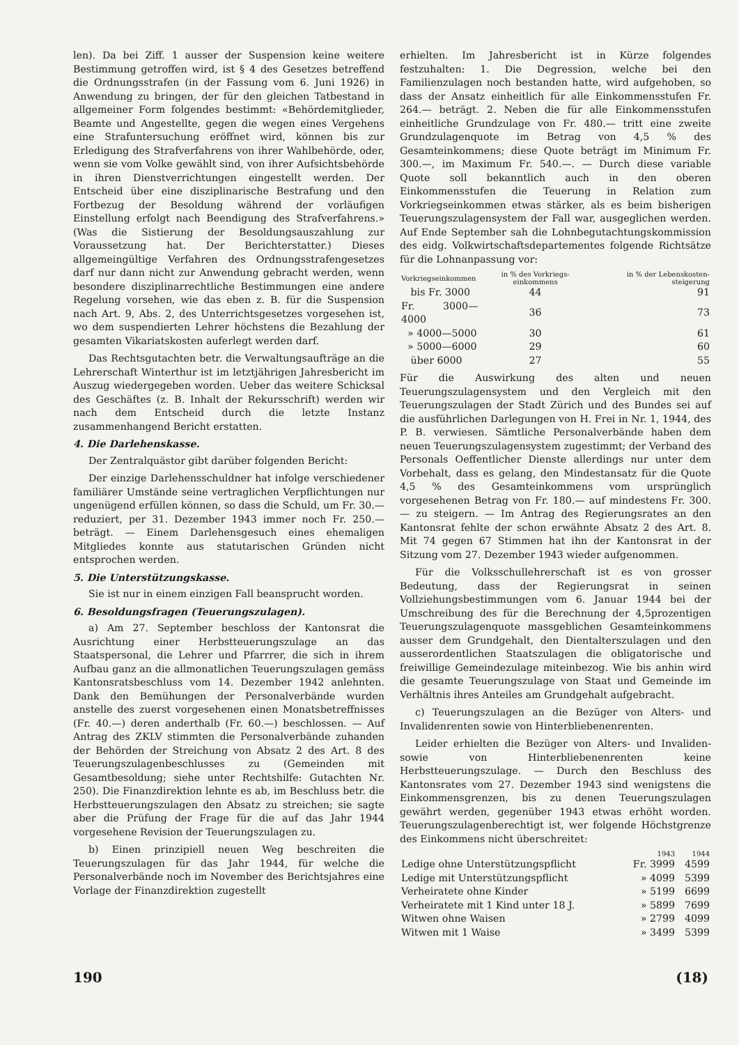len). Da bei Ziff. 1 ausser der Suspension keine weitere Bestimmung getroffen wird, ist § 4 des Gesetzes betreffend die Ordnungsstrafen (in der Fassung vom 6. Juni 1926) in Anwendung zu bringen, der für den gleichen Tatbestand in allgemeiner Form folgendes bestimmt: «Behördemitglieder, Beamte und Angestellte, gegen die wegen eines Vergehens eine Strafuntersuchung eröffnet wird, können bis zur Erledigung des Strafverfahrens von ihrer Wahlbehörde, oder, wenn sie vom Volke gewählt sind, von ihrer Aufsichtsbehörde in ihren Dienstverrichtungen eingestellt werden. Der Entscheid über eine disziplinarische Bestrafung und den Fortbezug der Besoldung während der vorläufigen Einstellung erfolgt nach Beendigung des Strafverfahrens.» (Was die Sistierung der Besoldungsauszahlung zur Voraussetzung hat. Der Berichterstatter.) Dieses allgemeingültige Verfahren des Ordnungsstrafengesetzes darf nur dann nicht zur Anwendung gebracht werden, wenn besondere disziplinarrechtliche Bestimmungen eine andere Regelung vorsehen, wie das eben z. B. für die Suspension nach Art. 9, Abs. 2, des Unterrichtsgesetzes vorgesehen ist, wo dem suspendierten Lehrer höchstens die Bezahlung der gesamten Vikariatskosten auferlegt werden darf.
Das Rechtsgutachten betr. die Verwaltungsaufträge an die Lehrerschaft Winterthur ist im letztjährigen Jahresbericht im Auszug wiedergegeben worden. Ueber das weitere Schicksal des Geschäftes (z. B. Inhalt der Rekursschrift) werden wir nach dem Entscheid durch die letzte Instanz zusammenhangend Bericht erstatten.
4. Die Darlehenskasse.
Der Zentralquästor gibt darüber folgenden Bericht:
Der einzige Darlehensschuldner hat infolge verschiedener familiärer Umstände seine vertraglichen Verpflichtungen nur ungenügend erfüllen können, so dass die Schuld, um Fr. 30.— reduziert, per 31. Dezember 1943 immer noch Fr. 250.— beträgt. — Einem Darlehensgesuch eines ehemaligen Mitgliedes konnte aus statutarischen Gründen nicht entsprochen werden.
5. Die Unterstützungskasse.
Sie ist nur in einem einzigen Fall beansprucht worden.
6. Besoldungsfragen (Teuerungszulagen).
a) Am 27. September beschloss der Kantonsrat die Ausrichtung einer Herbstteuerungszulage an das Staatspersonal, die Lehrer und Pfarrrer, die sich in ihrem Aufbau ganz an die allmonatlichen Teuerungszulagen gemäss Kantonsratsbeschluss vom 14. Dezember 1942 anlehnten. Dank den Bemühungen der Personalverbände wurden anstelle des zuerst vorgesehenen einen Monatsbetreffnisses (Fr. 40.—) deren anderthalb (Fr. 60.—) beschlossen. — Auf Antrag des ZKLV stimmten die Personalverbände zuhanden der Behörden der Streichung von Absatz 2 des Art. 8 des Teuerungszulagenbeschlusses zu (Gemeinden mit Gesamtbesoldung; siehe unter Rechtshilfe: Gutachten Nr. 250). Die Finanzdirektion lehnte es ab, im Beschluss betr. die Herbstteuerungszulagen den Absatz zu streichen; sie sagte aber die Prüfung der Frage für die auf das Jahr 1944 vorgesehene Revision der Teuerungszulagen zu.
b) Einen prinzipiell neuen Weg beschreiten die Teuerungszulagen für das Jahr 1944, für welche die Personalverbände noch im November des Berichtsjahres eine Vorlage der Finanzdirektion zugestellt
erhielten. Im Jahresbericht ist in Kürze folgendes festzuhalten: 1. Die Degression, welche bei den Familienzulagen noch bestanden hatte, wird aufgehoben, so dass der Ansatz einheitlich für alle Einkommensstufen Fr. 264.— beträgt. 2. Neben die für alle Einkommensstufen einheitliche Grundzulage von Fr. 480.— tritt eine zweite Grundzulagenquote im Betrag von 4,5 % des Gesamteinkommens; diese Quote beträgt im Minimum Fr. 300.—, im Maximum Fr. 540.—. — Durch diese variable Quote soll bekanntlich auch in den oberen Einkommensstufen die Teuerung in Relation zum Vorkriegseinkommen etwas stärker, als es beim bisherigen Teuerungszulagensystem der Fall war, ausgeglichen werden. Auf Ende September sah die Lohnbegutachtungskommission des eidg. Volkwirtschaftsdepartementes folgende Richtsätze für die Lohnanpassung vor:
| Vorkriegseinkommen | in % des Vorkriegs-einkommens | in % der Lebenskosten-steigerung |
| --- | --- | --- |
| bis Fr. 3000 | 44 | 91 |
| Fr. 3000—4000 | 36 | 73 |
| » 4000—5000 | 30 | 61 |
| » 5000—6000 | 29 | 60 |
| über 6000 | 27 | 55 |
Für die Auswirkung des alten und neuen Teuerungszulagensystem und den Vergleich mit den Teuerungszulagen der Stadt Zürich und des Bundes sei auf die ausführlichen Darlegungen von H. Frei in Nr. 1, 1944, des P. B. verwiesen. Sämtliche Personalverbände haben dem neuen Teuerungszulagensystem zugestimmt; der Verband des Personals Oeffentlicher Dienste allerdings nur unter dem Vorbehalt, dass es gelang, den Mindestansatz für die Quote 4,5 % des Gesamteinkommens vom ursprünglich vorgesehenen Betrag von Fr. 180.— auf mindestens Fr. 300.— zu steigern. — Im Antrag des Regierungsrates an den Kantonsrat fehlte der schon erwähnte Absatz 2 des Art. 8. Mit 74 gegen 67 Stimmen hat ihn der Kantonsrat in der Sitzung vom 27. Dezember 1943 wieder aufgenommen.
Für die Volksschullehrerschaft ist es von grosser Bedeutung, dass der Regierungsrat in seinen Vollziehungsbestimmungen vom 6. Januar 1944 bei der Umschreibung des für die Berechnung der 4,5prozentigen Teuerungszulagenquote massgeblichen Gesamteinkommens ausser dem Grundgehalt, den Dientalterszulagen und den ausserordentlichen Staatszulagen die obligatorische und freiwillige Gemeindezulage miteinbezog. Wie bis anhin wird die gesamte Teuerungszulage von Staat und Gemeinde im Verhältnis ihres Anteiles am Grundgehalt aufgebracht.
c) Teuerungszulagen an die Bezüger von Alters- und Invalidenrenten sowie von Hinterbliebenenrenten.
Leider erhielten die Bezüger von Alters- und Invaliden- sowie von Hinterbliebenenrenten keine Herbstteuerungszulage. — Durch den Beschluss des Kantonsrates vom 27. Dezember 1943 sind wenigstens die Einkommensgrenzen, bis zu denen Teuerungszulagen gewährt werden, gegenüber 1943 etwas erhöht worden. Teuerungszulagenberechtigt ist, wer folgende Höchstgrenze des Einkommens nicht überschreitet:
| | 1943 | 1944 |
| --- | --- | --- |
| Ledige ohne Unterstützungspflicht | Fr. 3999 | 4599 |
| Ledige mit Unterstützungspflicht | » 4099 | 5399 |
| Verheiratete ohne Kinder | » 5199 | 6699 |
| Verheiratete mit 1 Kind unter 18 J. | » 5899 | 7699 |
| Witwen ohne Waisen | » 2799 | 4099 |
| Witwen mit 1 Waise | » 3499 | 5399 |
190 (18)